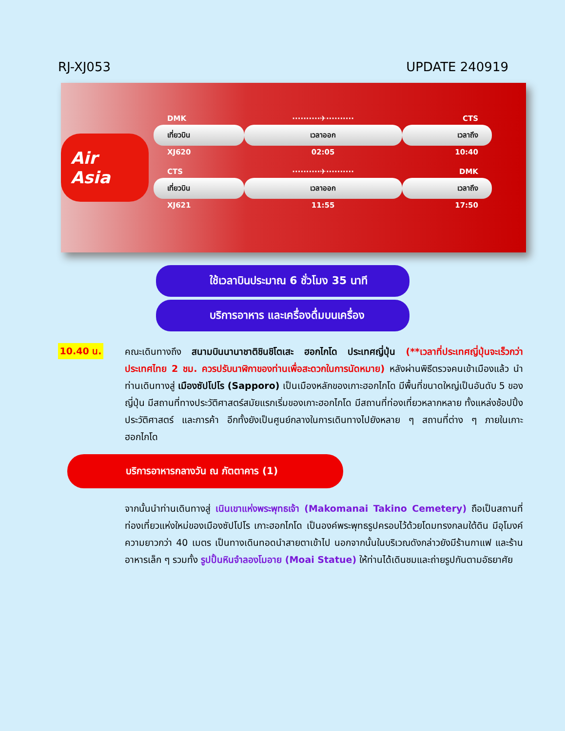RJ-XJ053 UPDATE 240919
Air Asia
| DMK | ··········✈·········· | CTS |
| เที่ยวบิน | เวลาออก | เวลาถึง |
| XJ620 | 02:05 | 10:40 |
| CTS | ··········✈·········· | DMK |
| เที่ยวบิน | เวลาออก | เวลาถึง |
| XJ621 | 11:55 | 17:50 |
ใช้เวลาบินประมาณ 6 ชั่วโมง 35 นาที
บริการอาหาร และเครื่องดื่มบนเครื่อง
10.40 น.
คณะเดินทางถึง สนามบินนานาชาติชินชิโตเสะ ฮอกไกโด ประเทศญี่ปุ่น (**เวลาที่ประเทศญี่ปุ่นจะเร็วกว่าประเทศไทย 2 ชม. ควรปรับนาฬิกาของท่านเพื่อสะดวกในการนัดหมาย) หลังผ่านพิธีตรวจคนเข้าเมืองแล้ว นำท่านเดินทางสู่ เมืองซัปโปโร (Sapporo) เป็นเมืองหลักของเกาะฮอกไกโด มีพื้นที่ขนาดใหญ่เป็นอันดับ 5 ของญี่ปุ่น มีสถานที่ทางประวัติศาสตร์สมัยแรกเริ่มของเกาะฮอกไกโด มีสถานที่ท่องเที่ยวหลากหลาย ทั้งแหล่งช้อปปิ้ง ประวัติศาสตร์ และการค้า อีกทั้งยังเป็นศูนย์กลางในการเดินทางไปยังหลาย ๆ สถานที่ต่าง ๆ ภายในเกาะฮอกไกโด
บริการอาหารกลางวัน ณ ภัตตาคาร (1)
จากนั้นนำท่านเดินทางสู่ เนินเขาแห่งพระพุทธเจ้า (Makomanai Takino Cemetery) ถือเป็นสถานที่ท่องเที่ยวแห่งใหม่ของเมืองซัปโปโร เกาะฮอกไกโด เป็นองค์พระพุทธรูปครอบไว้ด้วยโดมทรงกลมใต้ดิน มีอุโมงค์ความยาวกว่า 40 เมตร เป็นทางเดินทอดนำสายตาเข้าไป นอกจากนั้นในบริเวณดังกล่าวยังมีร้านกาแฟ และร้านอาหารเล็ก ๆ รวมทั้ง รูปปั้นหินจำลองโมอาย (Moai Statue) ให้ท่านได้เดินชมและถ่ายรูปกันตามอัธยาศัย